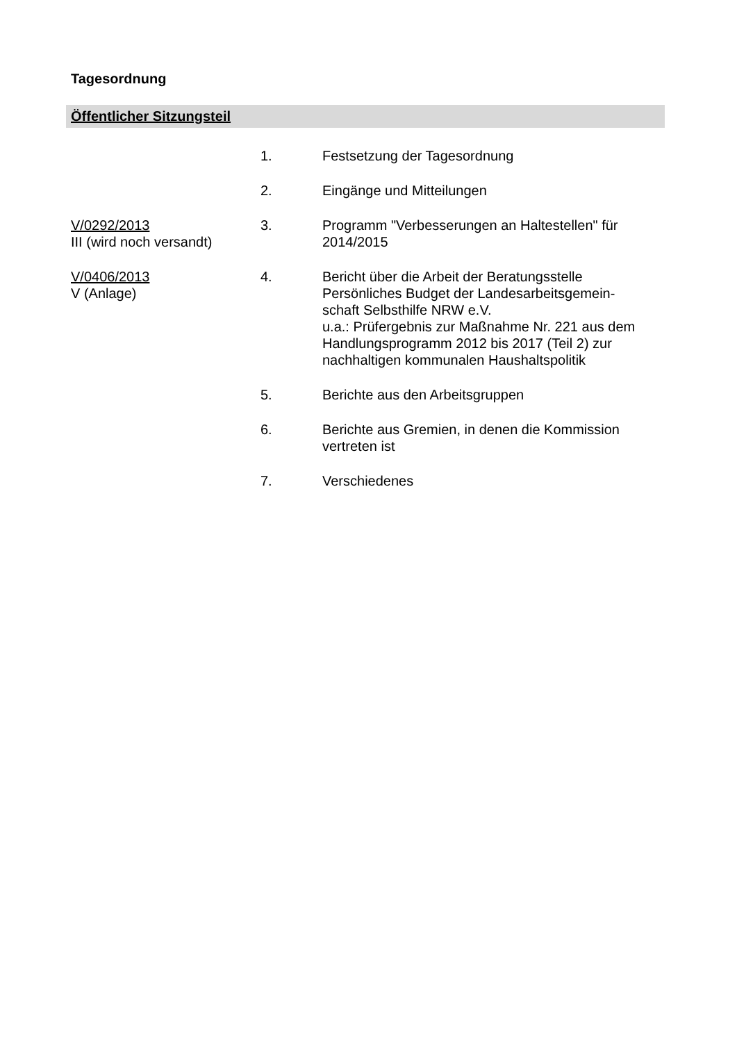Tagesordnung
Öffentlicher Sitzungsteil
| | 1. | Festsetzung der Tagesordnung |
| | 2. | Eingänge und Mitteilungen |
| V/0292/2013 III (wird noch versandt) | 3. | Programm "Verbesserungen an Haltestellen" für 2014/2015 |
| V/0406/2013 V (Anlage) | 4. | Bericht über die Arbeit der Beratungsstelle Persönliches Budget der Landesarbeitsgemein-schaft Selbsthilfe NRW e.V. u.a.: Prüfergebnis zur Maßnahme Nr. 221 aus dem Handlungsprogramm 2012 bis 2017 (Teil 2) zur nachhaltigen kommunalen Haushaltspolitik |
| | 5. | Berichte aus den Arbeitsgruppen |
| | 6. | Berichte aus Gremien, in denen die Kommission vertreten ist |
| | 7. | Verschiedenes |